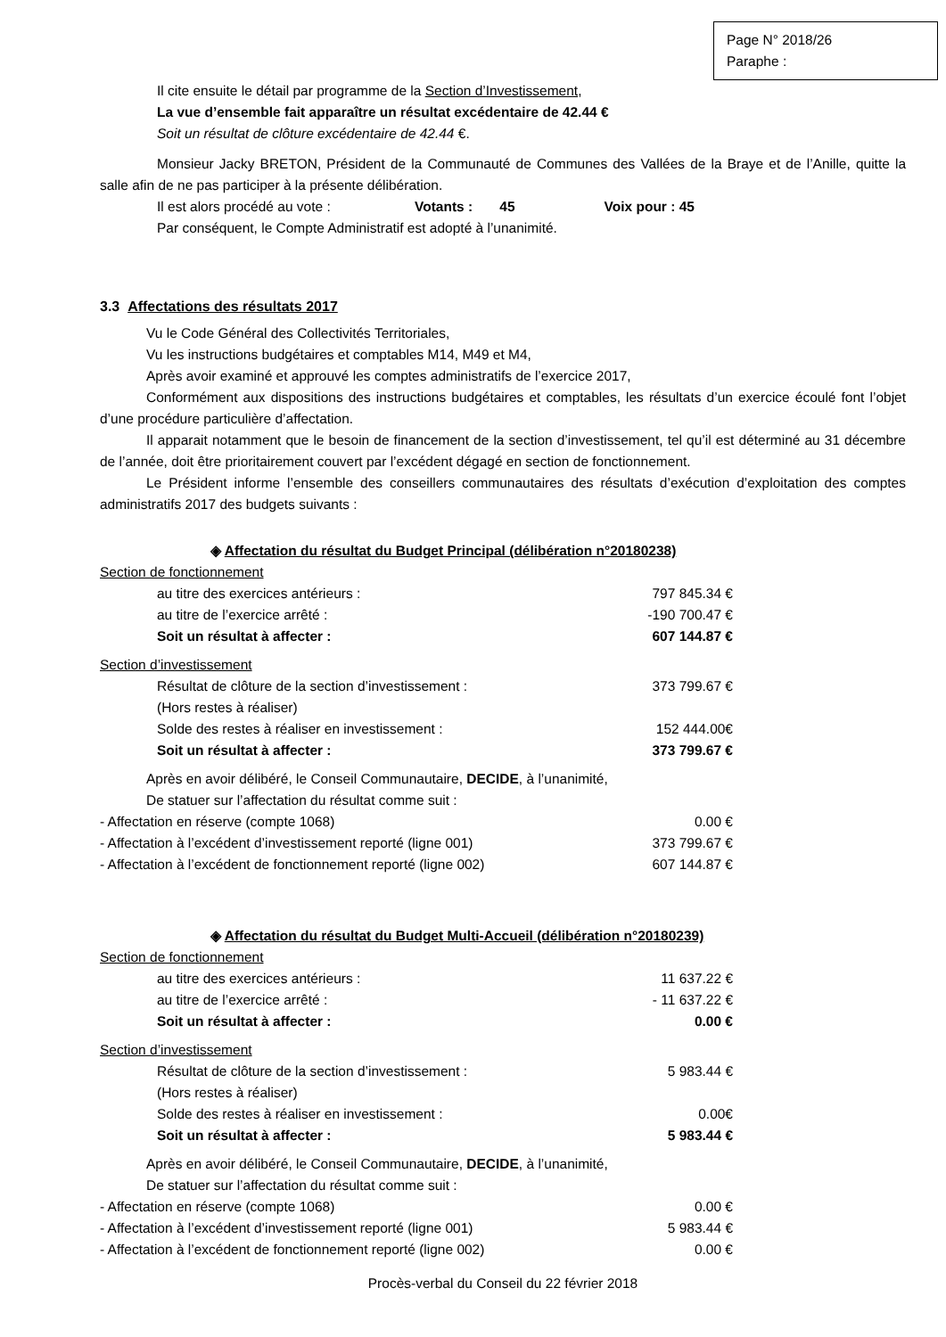Page N° 2018/26
Paraphe :
Il cite ensuite le détail par programme de la Section d’Investissement,
La vue d’ensemble fait apparaître un résultat excédentaire de 42.44 €
Soit un résultat de clôture excédentaire de 42.44 €.
Monsieur Jacky BRETON, Président de la Communauté de Communes des Vallées de la Braye et de l’Anille, quitte la salle afin de ne pas participer à la présente délibération.
Il est alors procédé au vote : Votants : 45 Voix pour : 45
Par conséquent, le Compte Administratif est adopté à l’unanimité.
3.3 Affectations des résultats 2017
Vu le Code Général des Collectivités Territoriales,
Vu les instructions budgétaires et comptables M14, M49 et M4,
Après avoir examiné et approuvé les comptes administratifs de l’exercice 2017,
Conformément aux dispositions des instructions budgétaires et comptables, les résultats d’un exercice écoulé font l’objet d’une procédure particulière d’affectation.
Il apparait notamment que le besoin de financement de la section d’investissement, tel qu’il est déterminé au 31 décembre de l’année, doit être prioritairement couvert par l’excédent dégagé en section de fonctionnement.
Le Président informe l’ensemble des conseillers communautaires des résultats d’exécution d’exploitation des comptes administratifs 2017 des budgets suivants :
◈ Affectation du résultat du Budget Principal (délibération n°20180238)
| Section de fonctionnement | |
| au titre des exercices antérieurs : | 797 845.34 € |
| au titre de l’exercice arrêté : | -190 700.47 € |
| Soit un résultat à affecter : | 607 144.87 € |
| Section d’investissement | |
| Résultat de clôture de la section d’investissement : | 373 799.67 € |
| (Hors restes à réaliser) | |
| Solde des restes à réaliser en investissement : | 152 444.00€ |
| Soit un résultat à affecter : | 373 799.67 € |
Après en avoir délibéré, le Conseil Communautaire, DECIDE, à l’unanimité,
De statuer sur l’affectation du résultat comme suit :
| - Affectation en réserve (compte 1068) | 0.00 € |
| - Affectation à l’excédent d’investissement reporté (ligne 001) | 373 799.67 € |
| - Affectation à l’excédent de fonctionnement reporté (ligne 002) | 607 144.87 € |
◈ Affectation du résultat du Budget Multi-Accueil (délibération n°20180239)
| Section de fonctionnement | |
| au titre des exercices antérieurs : | 11 637.22 € |
| au titre de l’exercice arrêté : | - 11 637.22 € |
| Soit un résultat à affecter : | 0.00 € |
| Section d’investissement | |
| Résultat de clôture de la section d’investissement : | 5 983.44 € |
| (Hors restes à réaliser) | |
| Solde des restes à réaliser en investissement : | 0.00€ |
| Soit un résultat à affecter : | 5 983.44 € |
Après en avoir délibéré, le Conseil Communautaire, DECIDE, à l’unanimité,
De statuer sur l’affectation du résultat comme suit :
| - Affectation en réserve (compte 1068) | 0.00 € |
| - Affectation à l’excédent d’investissement reporté (ligne 001) | 5 983.44 € |
| - Affectation à l’excédent de fonctionnement reporté (ligne 002) | 0.00 € |
Procès-verbal du Conseil du 22 février 2018